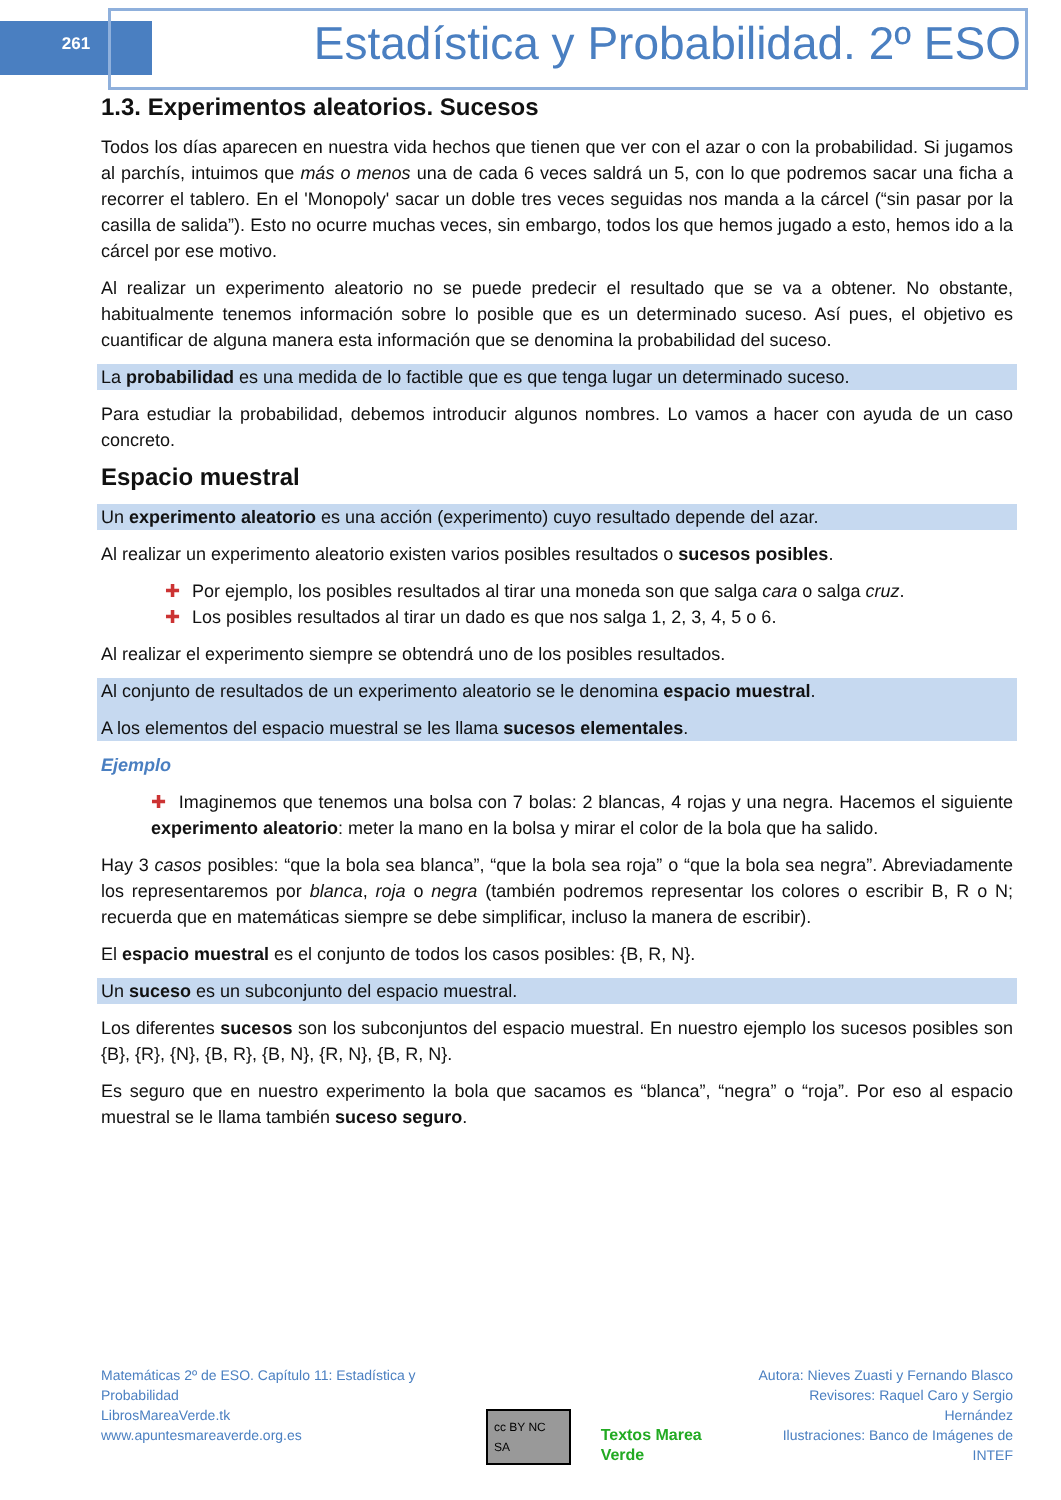261
Estadística y Probabilidad. 2º ESO
1.3. Experimentos aleatorios. Sucesos
Todos los días aparecen en nuestra vida hechos que tienen que ver con el azar o con la probabilidad. Si jugamos al parchís, intuimos que más o menos una de cada 6 veces saldrá un 5, con lo que podremos sacar una ficha a recorrer el tablero. En el 'Monopoly' sacar un doble tres veces seguidas nos manda a la cárcel (“sin pasar por la casilla de salida”). Esto no ocurre muchas veces, sin embargo, todos los que hemos jugado a esto, hemos ido a la cárcel por ese motivo.
Al realizar un experimento aleatorio no se puede predecir el resultado que se va a obtener. No obstante, habitualmente tenemos información sobre lo posible que es un determinado suceso. Así pues, el objetivo es cuantificar de alguna manera esta información que se denomina la probabilidad del suceso.
La probabilidad es una medida de lo factible que es que tenga lugar un determinado suceso.
Para estudiar la probabilidad, debemos introducir algunos nombres. Lo vamos a hacer con ayuda de un caso concreto.
Espacio muestral
Un experimento aleatorio es una acción (experimento) cuyo resultado depende del azar.
Al realizar un experimento aleatorio existen varios posibles resultados o sucesos posibles.
✚ Por ejemplo, los posibles resultados al tirar una moneda son que salga cara o salga cruz.
✚ Los posibles resultados al tirar un dado es que nos salga 1, 2, 3, 4, 5 o 6.
Al realizar el experimento siempre se obtendrá uno de los posibles resultados.
Al conjunto de resultados de un experimento aleatorio se le denomina espacio muestral.
A los elementos del espacio muestral se les llama sucesos elementales.
Ejemplo
✚ Imaginemos que tenemos una bolsa con 7 bolas: 2 blancas, 4 rojas y una negra. Hacemos el siguiente experimento aleatorio: meter la mano en la bolsa y mirar el color de la bola que ha salido.
Hay 3 casos posibles: “que la bola sea blanca”, “que la bola sea roja” o “que la bola sea negra”. Abreviadamente los representaremos por blanca, roja o negra (también podremos representar los colores o escribir B, R o N; recuerda que en matemáticas siempre se debe simplificar, incluso la manera de escribir).
El espacio muestral es el conjunto de todos los casos posibles: {B, R, N}.
Un suceso es un subconjunto del espacio muestral.
Los diferentes sucesos son los subconjuntos del espacio muestral. En nuestro ejemplo los sucesos posibles son {B}, {R}, {N}, {B, R}, {B, N}, {R, N}, {B, R, N}.
Es seguro que en nuestro experimento la bola que sacamos es “blanca”, “negra” o “roja”. Por eso al espacio muestral se le llama también suceso seguro.
Matemáticas 2º de ESO. Capítulo 11: Estadística y Probabilidad
LibrosMareaVerde.tk
www.apuntesmareaverde.org.es
cc BY NC SA Textos Marea Verde
Autora: Nieves Zuasti y Fernando Blasco
Revisores: Raquel Caro y Sergio Hernández
Ilustraciones: Banco de Imágenes de INTEF